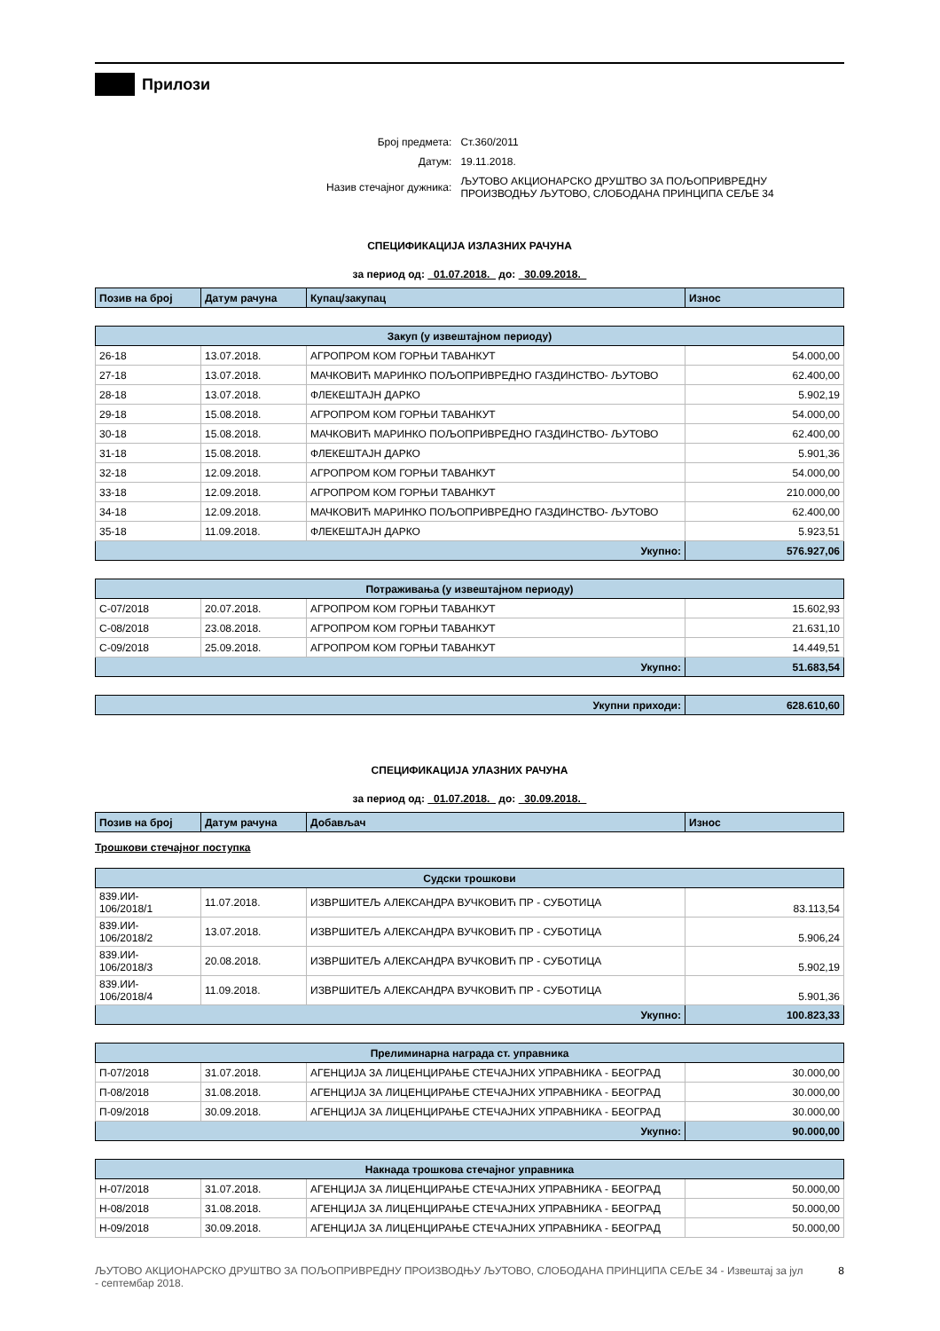Прилози
| Број предмета: | Ст.360/2011 |
| Датум: | 19.11.2018. |
| Назив стечајног дужника: | ЉУТОВО АКЦИОНАРСКО ДРУШТВО ЗА ПОЉОПРИВРЕДНУ ПРОИЗВОДЊУ ЉУТОВО, СЛОБОДАНА ПРИНЦИПА СЕЉЕ 34 |
СПЕЦИФИКАЦИЈА ИЗЛАЗНИХ РАЧУНА
за период од: 01.07.2018. до: 30.09.2018.
| Позив на број | Датум рачуна | Купац/закупац | Износ |
| --- | --- | --- | --- |
| Закуп (у извештајном периоду) | | | |
| 26-18 | 13.07.2018. | АГРОПРОМ КОМ ГОРЊИ ТАВАНКУТ | 54.000,00 |
| 27-18 | 13.07.2018. | МАЧКОВИЋ МАРИНКО ПОЉОПРИВРЕДНО ГАЗДИНСТВО- ЉУТОВО | 62.400,00 |
| 28-18 | 13.07.2018. | ФЛЕКЕШТАЈН ДАРКО | 5.902,19 |
| 29-18 | 15.08.2018. | АГРОПРОМ КОМ ГОРЊИ ТАВАНКУТ | 54.000,00 |
| 30-18 | 15.08.2018. | МАЧКОВИЋ МАРИНКО ПОЉОПРИВРЕДНО ГАЗДИНСТВО- ЉУТОВО | 62.400,00 |
| 31-18 | 15.08.2018. | ФЛЕКЕШТАЈН ДАРКО | 5.901,36 |
| 32-18 | 12.09.2018. | АГРОПРОМ КОМ ГОРЊИ ТАВАНКУТ | 54.000,00 |
| 33-18 | 12.09.2018. | АГРОПРОМ КОМ ГОРЊИ ТАВАНКУТ | 210.000,00 |
| 34-18 | 12.09.2018. | МАЧКОВИЋ МАРИНКО ПОЉОПРИВРЕДНО ГАЗДИНСТВО- ЉУТОВО | 62.400,00 |
| 35-18 | 11.09.2018. | ФЛЕКЕШТАЈН ДАРКО | 5.923,51 |
| Укупно: | | | 576.927,06 |
| Потраживања (у извештајном периоду) | | | |
| С-07/2018 | 20.07.2018. | АГРОПРОМ КОМ ГОРЊИ ТАВАНКУТ | 15.602,93 |
| С-08/2018 | 23.08.2018. | АГРОПРОМ КОМ ГОРЊИ ТАВАНКУТ | 21.631,10 |
| С-09/2018 | 25.09.2018. | АГРОПРОМ КОМ ГОРЊИ ТАВАНКУТ | 14.449,51 |
| Укупно: | | | 51.683,54 |
| Укупни приходи: | 628.610,60 |
СПЕЦИФИКАЦИЈА УЛАЗНИХ РАЧУНА
за период од: 01.07.2018. до: 30.09.2018.
| Позив на број | Датум рачуна | Добављач | Износ |
| --- | --- | --- | --- |
Трошкови стечајног поступка
| Судски трошкови | | | |
| 839.ИИ- 106/2018/1 | 11.07.2018. | ИЗВРШИТЕЉ АЛЕКСАНДРА ВУЧКОВИЋ ПР - СУБОТИЦА | 83.113,54 |
| 839.ИИ- 106/2018/2 | 13.07.2018. | ИЗВРШИТЕЉ АЛЕКСАНДРА ВУЧКОВИЋ ПР - СУБОТИЦА | 5.906,24 |
| 839.ИИ- 106/2018/3 | 20.08.2018. | ИЗВРШИТЕЉ АЛЕКСАНДРА ВУЧКОВИЋ ПР - СУБОТИЦА | 5.902,19 |
| 839.ИИ- 106/2018/4 | 11.09.2018. | ИЗВРШИТЕЉ АЛЕКСАНДРА ВУЧКОВИЋ ПР - СУБОТИЦА | 5.901,36 |
| Укупно: | | | 100.823,33 |
| Прелиминарна награда ст. управника | | | |
| П-07/2018 | 31.07.2018. | АГЕНЦИЈА ЗА ЛИЦЕНЦИРАЊЕ СТЕЧАЈНИХ УПРАВНИКА - БЕОГРАД | 30.000,00 |
| П-08/2018 | 31.08.2018. | АГЕНЦИЈА ЗА ЛИЦЕНЦИРАЊЕ СТЕЧАЈНИХ УПРАВНИКА - БЕОГРАД | 30.000,00 |
| П-09/2018 | 30.09.2018. | АГЕНЦИЈА ЗА ЛИЦЕНЦИРАЊЕ СТЕЧАЈНИХ УПРАВНИКА - БЕОГРАД | 30.000,00 |
| Укупно: | | | 90.000,00 |
| Накнада трошкова стечајног управника | | | |
| Н-07/2018 | 31.07.2018. | АГЕНЦИЈА ЗА ЛИЦЕНЦИРАЊЕ СТЕЧАЈНИХ УПРАВНИКА - БЕОГРАД | 50.000,00 |
| Н-08/2018 | 31.08.2018. | АГЕНЦИЈА ЗА ЛИЦЕНЦИРАЊЕ СТЕЧАЈНИХ УПРАВНИКА - БЕОГРАД | 50.000,00 |
| Н-09/2018 | 30.09.2018. | АГЕНЦИЈА ЗА ЛИЦЕНЦИРАЊЕ СТЕЧАЈНИХ УПРАВНИКА - БЕОГРАД | 50.000,00 |
ЉУТОВО АКЦИОНАРСКО ДРУШТВО ЗА ПОЉОПРИВРЕДНУ ПРОИЗВОДЊУ ЉУТОВО, СЛОБОДАНА ПРИНЦИПА СЕЉЕ 34 - Извештај за јул - септембар 2018.
8